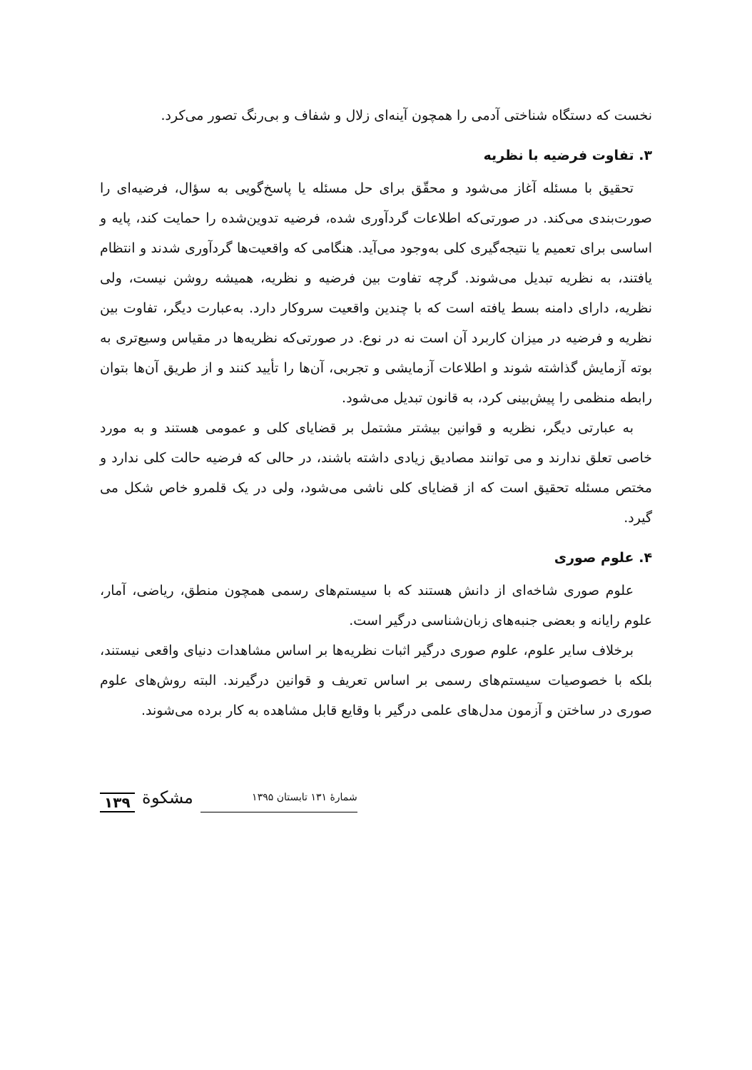نخست که دستگاه شناختی آدمی را همچون آینه‌ای زلال و شفاف و بی‌رنگ تصور می‌کرد.
۳. تفاوت فرضیه با نظریه
تحقیق با مسئله آغاز می‌شود و محقّق برای حل مسئله یا پاسخ‌گویی به سؤال، فرضیه‌ای را صورت‌بندی می‌کند. در صورتی‌که اطلاعات گردآوری شده، فرضیه تدوین‌شده را حمایت کند، پایه و اساسی برای تعمیم یا نتیجه‌گیری کلی به‌وجود می‌آید. هنگامی که واقعیت‌ها گردآوری شدند و انتظام یافتند، به نظریه تبدیل می‌شوند. گرچه تفاوت بین فرضیه و نظریه، همیشه روشن نیست، ولی نظریه، دارای دامنه بسط یافته است که با چندین واقعیت سروکار دارد. به‌عبارت دیگر، تفاوت بین نظریه و فرضیه در میزان کاربرد آن است نه در نوع. در صورتی‌که نظریه‌ها در مقیاس وسیع‌تری به بوته آزمایش گذاشته شوند و اطلاعات آزمایشی و تجربی، آن‌ها را تأیید کنند و از طریق آن‌ها بتوان رابطه منظمی را پیش‌بینی کرد، به قانون تبدیل می‌شود.
به عبارتی دیگر، نظریه و قوانین بیشتر مشتمل بر قضایای کلی و عمومی هستند و به مورد خاصی تعلق ندارند و می توانند مصادیق زیادی داشته باشند، در حالی که فرضیه حالت کلی ندارد و مختص مسئله تحقیق است که از قضایای کلی ناشی می‌شود، ولی در یک قلمرو خاص شکل می گیرد.
۴. علوم صوری
علوم صوری شاخه‌ای از دانش هستند که با سیستم‌های رسمی همچون منطق، ریاضی، آمار، علوم رایانه و بعضی جنبه‌های زبان‌شناسی درگیر است.
برخلاف سایر علوم، علوم صوری درگیر اثبات نظریه‌ها بر اساس مشاهدات دنیای واقعی نیستند، بلکه با خصوصیات سیستم‌های رسمی بر اساس تعریف و قوانین درگیرند. البته روش‌های علوم صوری در ساختن و آزمون مدل‌های علمی درگیر با وقایع قابل مشاهده به کار برده می‌شوند.
۱۳۹ مشکوة شمارهٔ ۱۳۱ تابستان ۱۳۹۵